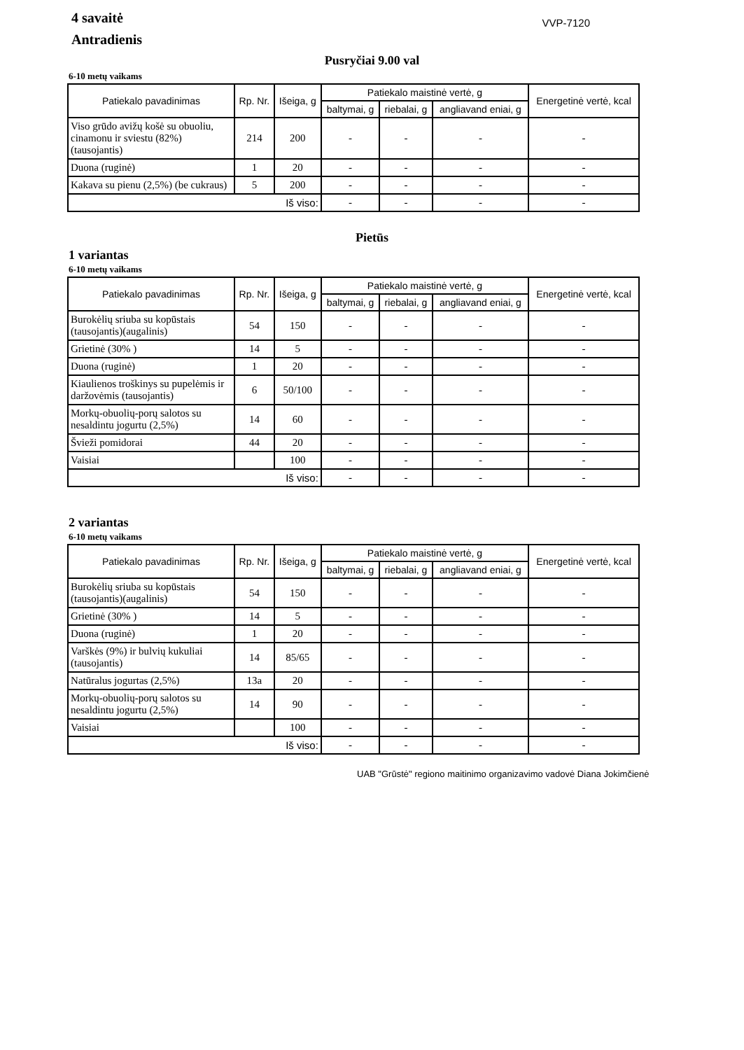4 savaitė
Antradienis
VVP-7120
Pusryčiai 9.00 val
6-10 metų vaikams
| Patiekalo pavadinimas | Rp. Nr. | Išeiga, g | Patiekalo maistinė vertė, g | | | Energetinė vertė, kcal |
| --- | --- | --- | --- | --- | --- | --- |
| | | | baltymai, g | riebalai, g | angliavand eniai, g | |
| Viso grūdo avižų košė su obuoliu, cinamonu ir sviestu (82%) (tausojantis) | 214 | 200 | - | - | - | - |
| Duona (ruginė) | 1 | 20 | - | - | - | - |
| Kakava su pienu (2,5%) (be cukraus) | 5 | 200 | - | - | - | - |
| Iš viso: | | | - | - | - | - |
Pietūs
1 variantas
6-10 metų vaikams
| Patiekalo pavadinimas | Rp. Nr. | Išeiga, g | Patiekalo maistinė vertė, g | | | Energetinė vertė, kcal |
| --- | --- | --- | --- | --- | --- | --- |
| | | | baltymai, g | riebalai, g | angliavand eniai, g | |
| Burokėlių sriuba su kopūstais (tausojantis)(augalinis) | 54 | 150 | - | - | - | - |
| Grietinė (30% ) | 14 | 5 | - | - | - | - |
| Duona (ruginė) | 1 | 20 | - | - | - | - |
| Kiaulienos troškinys su pupelėmis ir daržovėmis (tausojantis) | 6 | 50/100 | - | - | - | - |
| Morkų-obuolių-porų salotos su nesaldintu jogurtu (2,5%) | 14 | 60 | - | - | - | - |
| Švieži pomidorai | 44 | 20 | - | - | - | - |
| Vaisiai | | 100 | - | - | - | - |
| Iš viso: | | | - | - | - | - |
2 variantas
6-10 metų vaikams
| Patiekalo pavadinimas | Rp. Nr. | Išeiga, g | Patiekalo maistinė vertė, g | | | Energetinė vertė, kcal |
| --- | --- | --- | --- | --- | --- | --- |
| | | | baltymai, g | riebalai, g | angliavand eniai, g | |
| Burokėlių sriuba su kopūstais (tausojantis)(augalinis) | 54 | 150 | - | - | - | - |
| Grietinė (30% ) | 14 | 5 | - | - | - | - |
| Duona (ruginė) | 1 | 20 | - | - | - | - |
| Varškės (9%) ir bulvių kukuliai (tausojantis) | 14 | 85/65 | - | - | - | - |
| Natūralus jogurtas (2,5%) | 13a | 20 | - | - | - | - |
| Morkų-obuolių-porų salotos su nesaldintu jogurtu (2,5%) | 14 | 90 | - | - | - | - |
| Vaisiai | | 100 | - | - | - | - |
| Iš viso: | | | - | - | - | - |
UAB "Grūstė" regiono maitinimo organizavimo vadovė Diana Jokimčienė